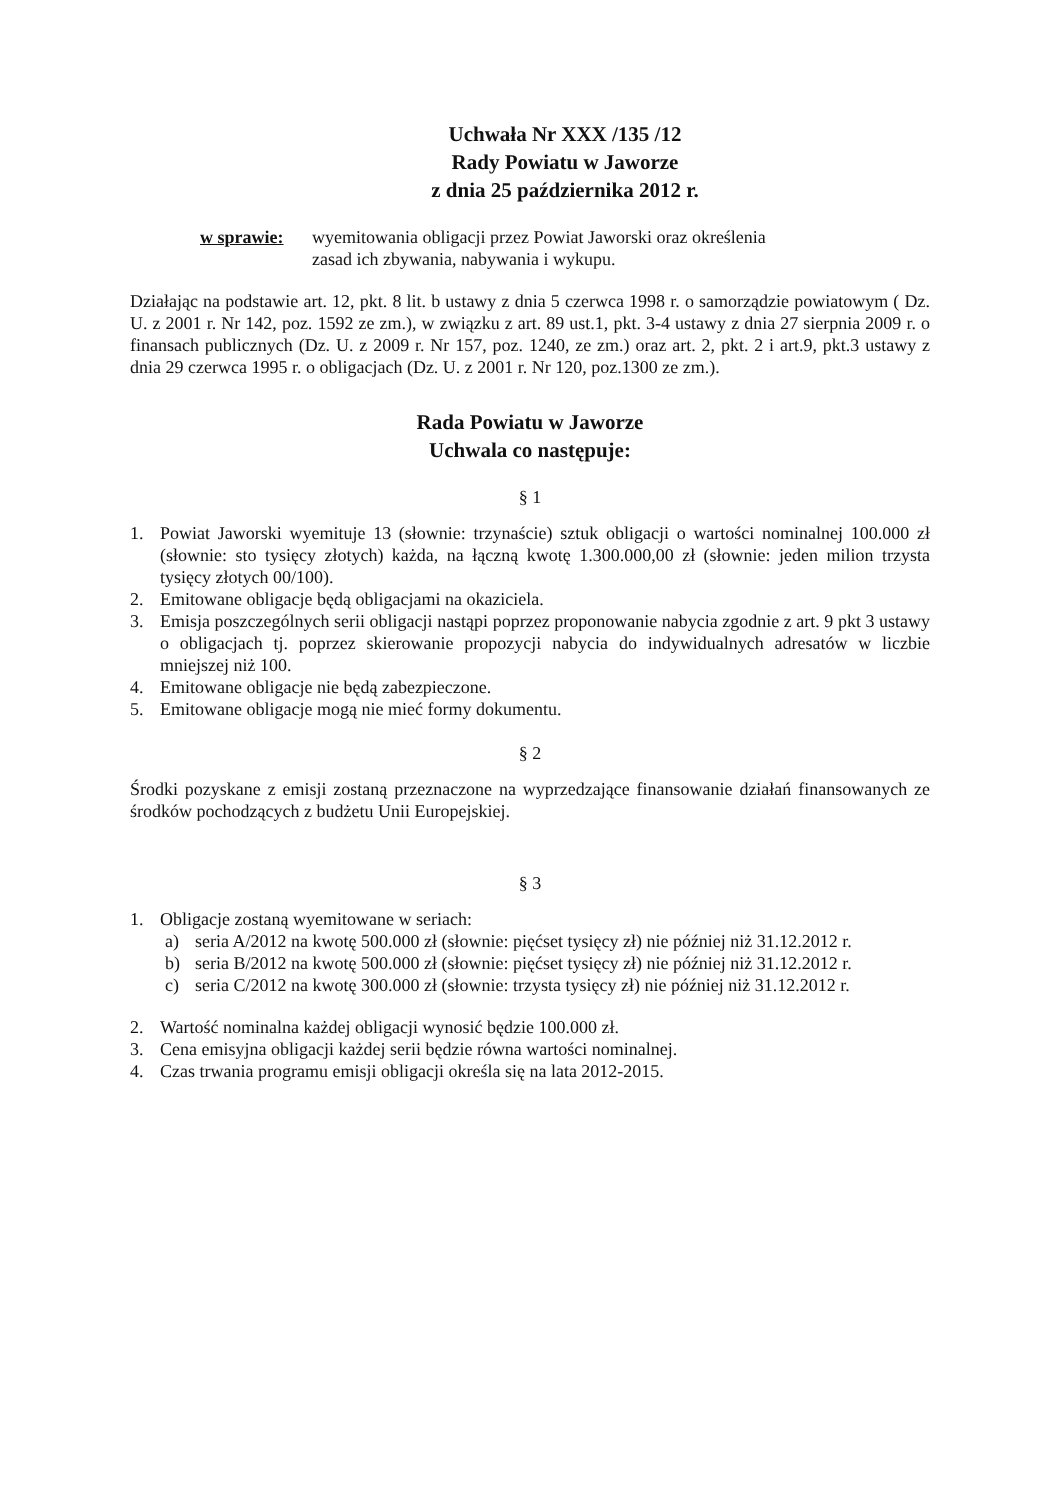Uchwała Nr XXX /135 /12
Rady Powiatu w Jaworze
z dnia 25 października 2012 r.
w sprawie: wyemitowania obligacji przez Powiat Jaworski oraz określenia
zasad ich zbywania, nabywania i wykupu.
Działając na podstawie art. 12, pkt. 8 lit. b ustawy z dnia 5 czerwca 1998 r. o samorządzie powiatowym ( Dz. U. z 2001 r. Nr 142, poz. 1592 ze zm.), w związku z art. 89 ust.1, pkt. 3-4 ustawy z dnia 27 sierpnia 2009 r. o finansach publicznych (Dz. U. z 2009 r. Nr 157, poz. 1240, ze zm.) oraz art. 2, pkt. 2 i art.9, pkt.3 ustawy z dnia 29 czerwca 1995 r. o obligacjach (Dz. U. z 2001 r. Nr 120, poz.1300 ze zm.).
Rada Powiatu w Jaworze
Uchwala co następuje:
§ 1
1. Powiat Jaworski wyemituje 13 (słownie: trzynaście) sztuk obligacji o wartości nominalnej 100.000 zł (słownie: sto tysięcy złotych) każda, na łączną kwotę 1.300.000,00 zł (słownie: jeden milion trzysta tysięcy złotych 00/100).
2. Emitowane obligacje będą obligacjami na okaziciela.
3. Emisja poszczególnych serii obligacji nastąpi poprzez proponowanie nabycia zgodnie z art. 9 pkt 3 ustawy o obligacjach tj. poprzez skierowanie propozycji nabycia do indywidualnych adresatów w liczbie mniejszej niż 100.
4. Emitowane obligacje nie będą zabezpieczone.
5. Emitowane obligacje mogą nie mieć formy dokumentu.
§ 2
Środki pozyskane z emisji zostaną przeznaczone na wyprzedzające finansowanie działań finansowanych ze środków pochodzących z budżetu Unii Europejskiej.
§ 3
1. Obligacje zostaną wyemitowane w seriach:
a) seria A/2012 na kwotę 500.000 zł (słownie: pięćset tysięcy zł) nie później niż 31.12.2012 r.
b) seria B/2012 na kwotę 500.000 zł (słownie: pięćset tysięcy zł) nie później niż 31.12.2012 r.
c) seria C/2012 na kwotę 300.000 zł (słownie: trzysta tysięcy zł) nie później niż 31.12.2012 r.
2. Wartość nominalna każdej obligacji wynosić będzie 100.000 zł.
3. Cena emisyjna obligacji każdej serii będzie równa wartości nominalnej.
4. Czas trwania programu emisji obligacji określa się na lata 2012-2015.